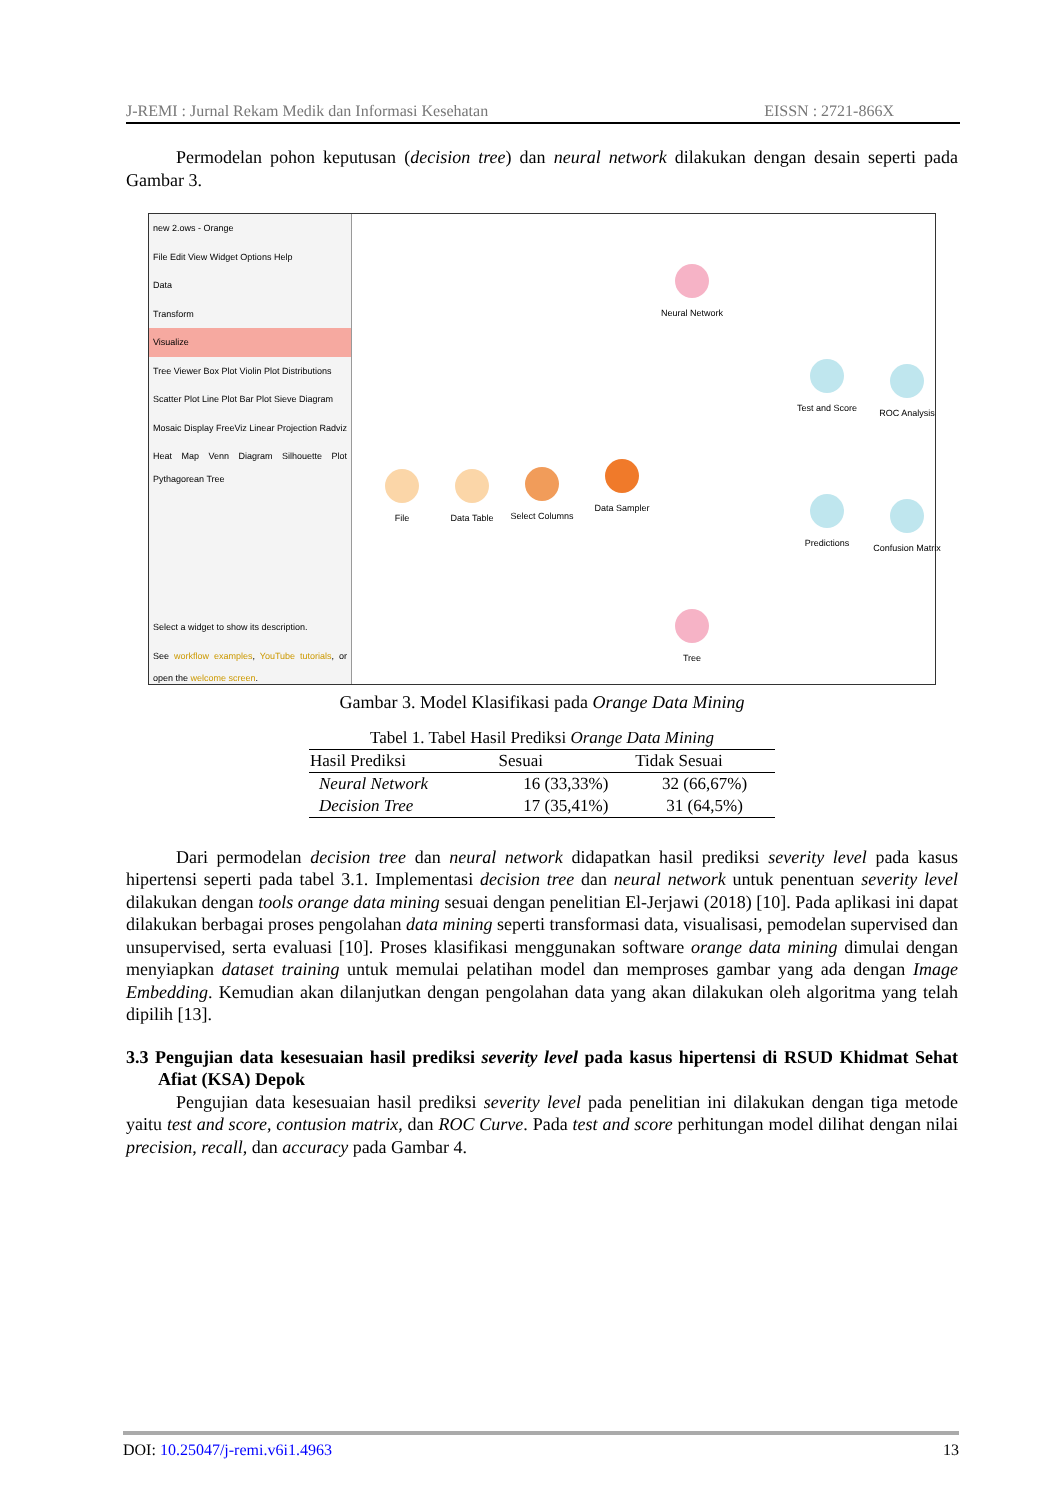J-REMI : Jurnal Rekam Medik dan Informasi Kesehatan EISSN : 2721-866X
Permodelan pohon keputusan (decision tree) dan neural network dilakukan dengan desain seperti pada Gambar 3.
new 2.ows - Orange
File Edit View Widget Options Help
Data
Transform
Visualize
Tree Viewer Box Plot Violin Plot Distributions
Scatter Plot Line Plot Bar Plot Sieve Diagram
Mosaic Display FreeViz Linear Projection Radviz
Heat Map Venn Diagram Silhouette Plot Pythagorean Tree
Select a widget to show its description.
See workflow examples, YouTube tutorials, or open the welcome screen.
File Data Table Select Columns
Data Sampler
Neural Network
Tree
Test and Score
Predictions
ROC Analysis
Confusion Matrix
Gambar 3. Model Klasifikasi pada Orange Data Mining
Tabel 1. Tabel Hasil Prediksi Orange Data Mining
| Hasil Prediksi | Sesuai | Tidak Sesuai |
| --- | --- | --- |
| Neural Network | 16 (33,33%) | 32 (66,67%) |
| Decision Tree | 17 (35,41%) | 31 (64,5%) |
Dari permodelan decision tree dan neural network didapatkan hasil prediksi severity level pada kasus hipertensi seperti pada tabel 3.1. Implementasi decision tree dan neural network untuk penentuan severity level dilakukan dengan tools orange data mining sesuai dengan penelitian El-Jerjawi (2018) [10]. Pada aplikasi ini dapat dilakukan berbagai proses pengolahan data mining seperti transformasi data, visualisasi, pemodelan supervised dan unsupervised, serta evaluasi [10]. Proses klasifikasi menggunakan software orange data mining dimulai dengan menyiapkan dataset training untuk memulai pelatihan model dan memproses gambar yang ada dengan Image Embedding. Kemudian akan dilanjutkan dengan pengolahan data yang akan dilakukan oleh algoritma yang telah dipilih [13].
3.3 Pengujian data kesesuaian hasil prediksi severity level pada kasus hipertensi di RSUD Khidmat Sehat Afiat (KSA) Depok
Pengujian data kesesuaian hasil prediksi severity level pada penelitian ini dilakukan dengan tiga metode yaitu test and score, contusion matrix, dan ROC Curve. Pada test and score perhitungan model dilihat dengan nilai precision, recall, dan accuracy pada Gambar 4.
DOI: 10.25047/j-remi.v6i1.4963 13